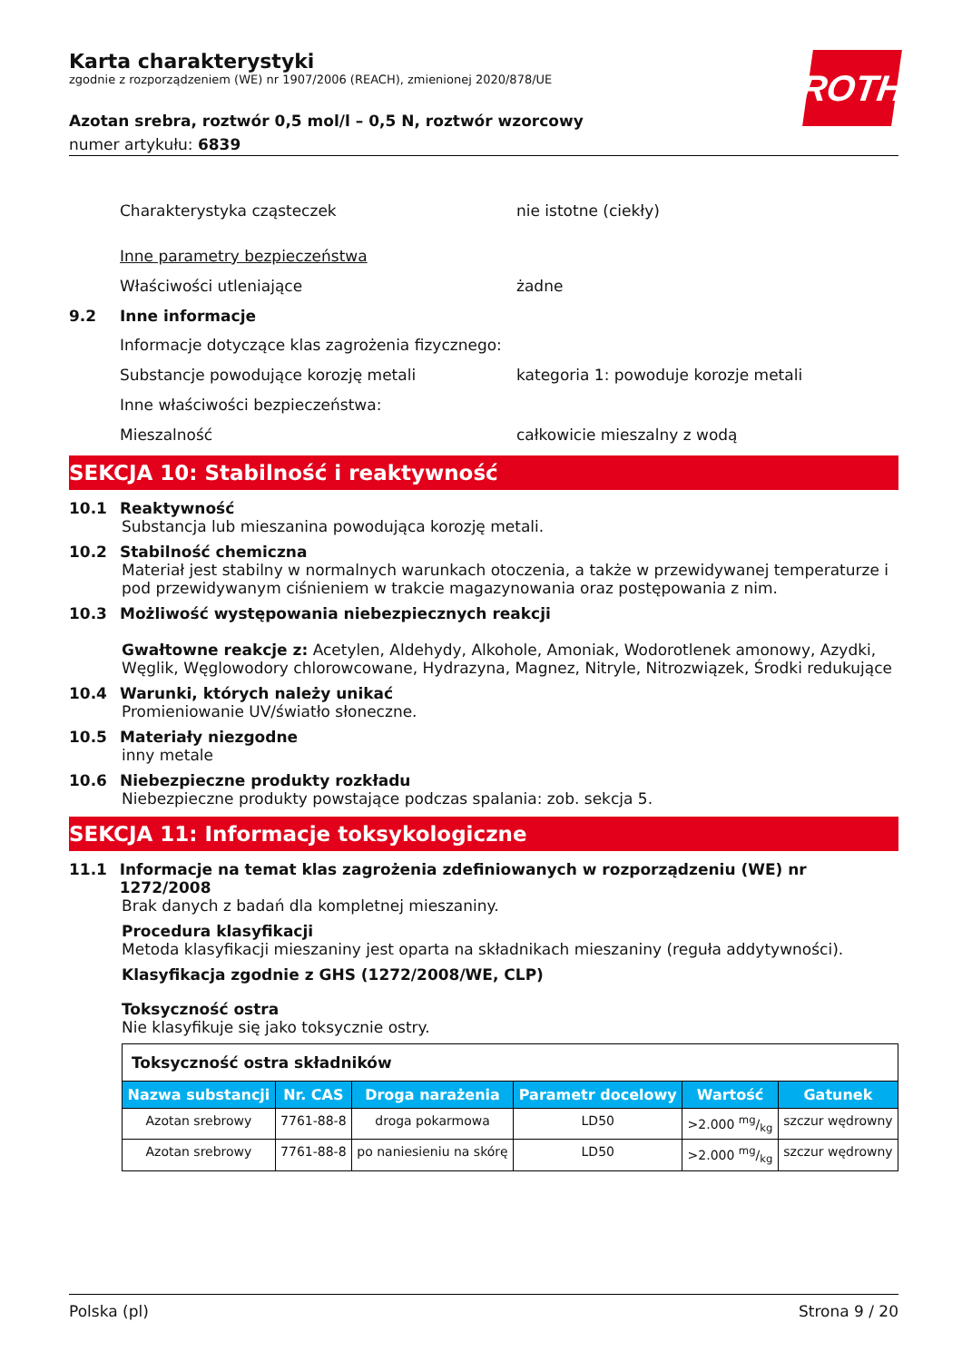ROTH
Karta charakterystyki
zgodnie z rozporządzeniem (WE) nr 1907/2006 (REACH), zmienionej 2020/878/UE
Azotan srebra, roztwór 0,5 mol/l – 0,5 N, roztwór wzorcowy
numer artykułu: 6839
Charakterystyka cząsteczek nie istotne (ciekły)
Inne parametry bezpieczeństwa
Właściwości utleniające żadne
9.2 Inne informacje
Informacje dotyczące klas zagrożenia fizycznego:
Substancje powodujące korozję metali kategoria 1: powoduje korozje metali
Inne właściwości bezpieczeństwa:
Mieszalność całkowicie mieszalny z wodą
SEKCJA 10: Stabilność i reaktywność
10.1 Reaktywność
Substancja lub mieszanina powodująca korozję metali.
10.2 Stabilność chemiczna
Materiał jest stabilny w normalnych warunkach otoczenia, a także w przewidywanej temperaturze i pod przewidywanym ciśnieniem w trakcie magazynowania oraz postępowania z nim.
10.3 Możliwość występowania niebezpiecznych reakcji
Gwałtowne reakcje z: Acetylen, Aldehydy, Alkohole, Amoniak, Wodorotlenek amonowy, Azydki, Węglik, Węglowodory chlorowcowane, Hydrazyna, Magnez, Nitryle, Nitrozwiązek, Środki redukujące
10.4 Warunki, których należy unikać
Promieniowanie UV/światło słoneczne.
10.5 Materiały niezgodne
inny metale
10.6 Niebezpieczne produkty rozkładu
Niebezpieczne produkty powstające podczas spalania: zob. sekcja 5.
SEKCJA 11: Informacje toksykologiczne
11.1 Informacje na temat klas zagrożenia zdefiniowanych w rozporządzeniu (WE) nr 1272/2008
Brak danych z badań dla kompletnej mieszaniny.
Procedura klasyfikacji
Metoda klasyfikacji mieszaniny jest oparta na składnikach mieszaniny (reguła addytywności).
Klasyfikacja zgodnie z GHS (1272/2008/WE, CLP)
Toksyczność ostra
Nie klasyfikuje się jako toksycznie ostry.
| Toksyczność ostra składników | | | | | |
| Nazwa substancji | Nr. CAS | Droga narażenia | Parametr docelowy | Wartość | Gatunek |
| Azotan srebrowy | 7761-88-8 | droga pokarmowa | LD50 | >2.000 mg/kg | szczur wędrowny |
| Azotan srebrowy | 7761-88-8 | po naniesieniu na skórę | LD50 | >2.000 mg/kg | szczur wędrowny |
Polska (pl) Strona 9 / 20